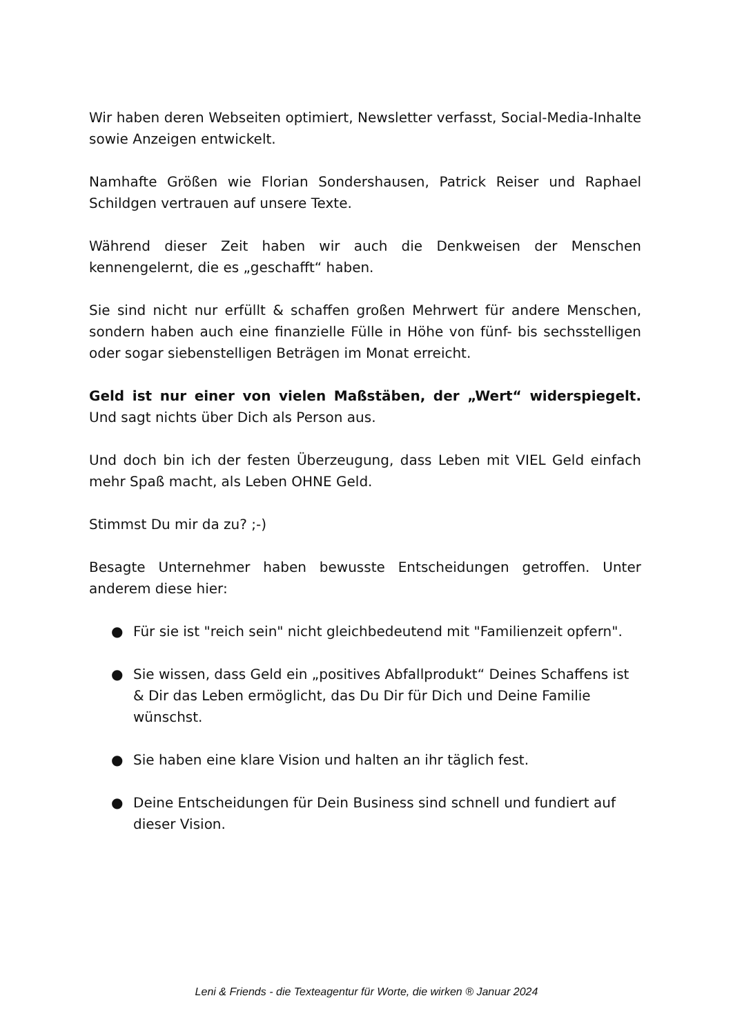Wir haben deren Webseiten optimiert, Newsletter verfasst, Social-Media-Inhalte sowie Anzeigen entwickelt.
Namhafte Größen wie Florian Sondershausen, Patrick Reiser und Raphael Schildgen vertrauen auf unsere Texte.
Während dieser Zeit haben wir auch die Denkweisen der Menschen kennengelernt, die es „geschafft“ haben.
Sie sind nicht nur erfüllt & schaffen großen Mehrwert für andere Menschen, sondern haben auch eine finanzielle Fülle in Höhe von fünf- bis sechsstelligen oder sogar siebenstelligen Beträgen im Monat erreicht.
Geld ist nur einer von vielen Maßstäben, der „Wert“ widerspiegelt. Und sagt nichts über Dich als Person aus.
Und doch bin ich der festen Überzeugung, dass Leben mit VIEL Geld einfach mehr Spaß macht, als Leben OHNE Geld.
Stimmst Du mir da zu? ;-)
Besagte Unternehmer haben bewusste Entscheidungen getroffen. Unter anderem diese hier:
● Für sie ist "reich sein" nicht gleichbedeutend mit "Familienzeit opfern".
● Sie wissen, dass Geld ein „positives Abfallprodukt“ Deines Schaffens ist & Dir das Leben ermöglicht, das Du Dir für Dich und Deine Familie wünschst.
● Sie haben eine klare Vision und halten an ihr täglich fest.
● Deine Entscheidungen für Dein Business sind schnell und fundiert auf dieser Vision.
Leni & Friends - die Texteagentur für Worte, die wirken ® Januar 2024